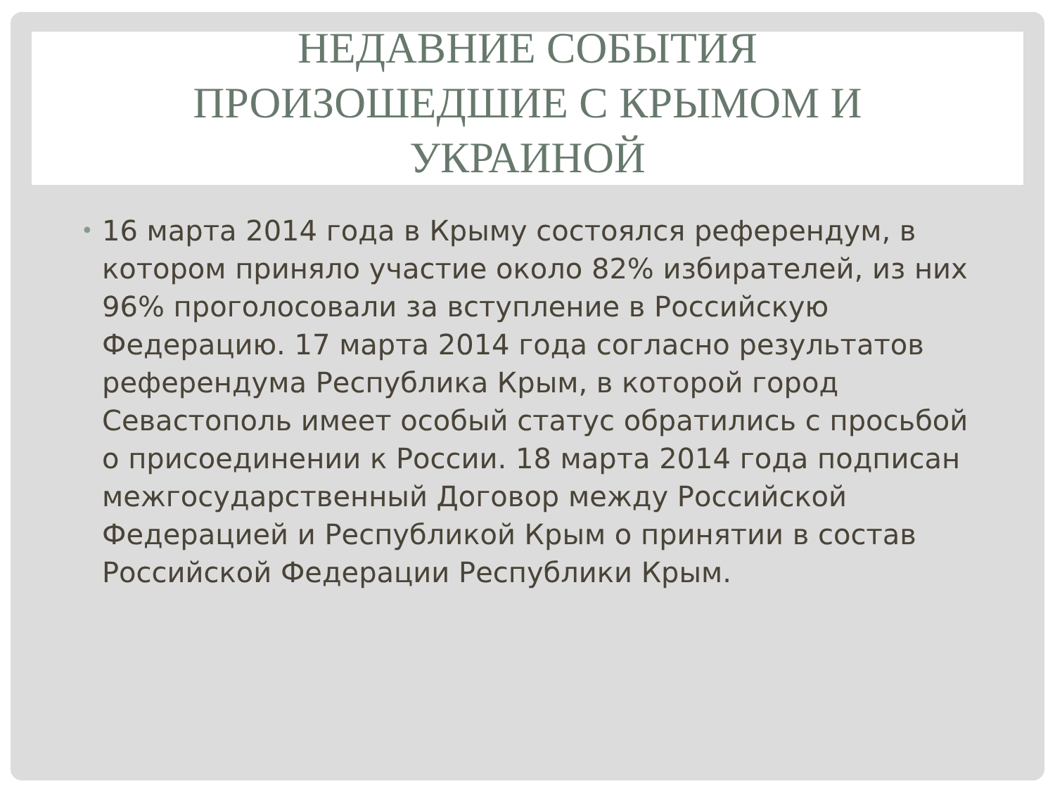НЕДАВНИЕ СОБЫТИЯ
ПРОИЗОШЕДШИЕ С КРЫМОМ И
УКРАИНОЙ
•
16 марта 2014 года в Крыму состоялся референдум, в котором приняло участие около 82% избирателей, из них 96% проголосовали за вступление в Российскую Федерацию. 17 марта 2014 года согласно результатов референдума Республика Крым, в которой город Севастополь имеет особый статус обратились с просьбой о присоединении к России. 18 марта 2014 года подписан межгосударственный Договор между Российской Федерацией и Республикой Крым о принятии в состав Российской Федерации Республики Крым.